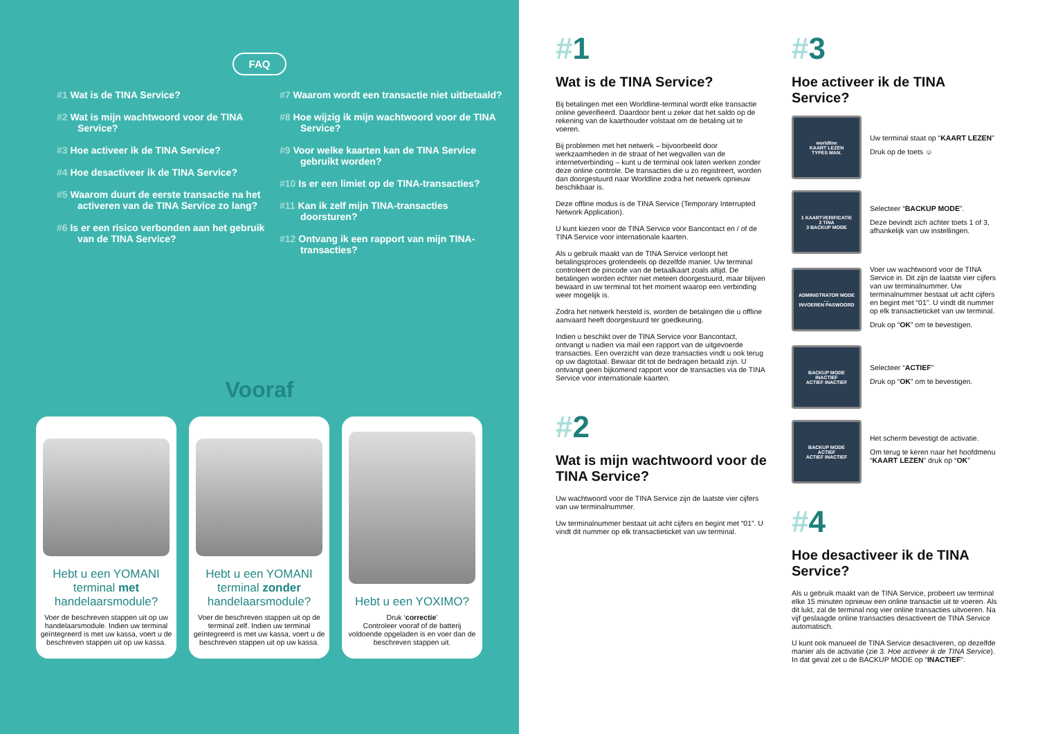FAQ
#1 Wat is de TINA Service?
#2 Wat is mijn wachtwoord voor de TINA Service?
#3 Hoe activeer ik de TINA Service?
#4 Hoe desactiveer ik de TINA Service?
#5 Waarom duurt de eerste transactie na het activeren van de TINA Service zo lang?
#6 Is er een risico verbonden aan het gebruik van de TINA Service?
#7 Waarom wordt een transactie niet uitbetaald?
#8 Hoe wijzig ik mijn wachtwoord voor de TINA Service?
#9 Voor welke kaarten kan de TINA Service gebruikt worden?
#10 Is er een limiet op de TINA-transacties?
#11 Kan ik zelf mijn TINA-transacties doorsturen?
#12 Ontvang ik een rapport van mijn TINA-transacties?
Vooraf
Hebt u een YOMANI terminal met handelaarsmodule?
Voer de beschreven stappen uit op uw handelaarsmodule. Indien uw terminal geïntegreerd is met uw kassa, voert u de beschreven stappen uit op uw kassa.
Hebt u een YOMANI terminal zonder handelaarsmodule?
Voer de beschreven stappen uit op de terminal zelf. Indien uw terminal geïntegreerd is met uw kassa, voert u de beschreven stappen uit op uw kassa.
Hebt u een YOXIMO?
Druk ‘correctie’
Controleer vooraf of de batterij voldoende opgeladen is en voer dan de beschreven stappen uit.
#1
Wat is de TINA Service?
Bij betalingen met een Worldline-terminal wordt elke transactie online geverifieerd. Daardoor bent u zeker dat het saldo op de rekening van de kaarthouder volstaat om de betaling uit te voeren.
Bij problemen met het netwerk – bijvoorbeeld door werkzaamheden in de straat of het wegvallen van de internetverbinding – kunt u de terminal ook laten werken zonder deze online controle. De transacties die u zo registreert, worden dan doorgestuurd naar Worldline zodra het netwerk opnieuw beschikbaar is.
Deze offline modus is de TINA Service (Temporary Interrupted Network Application).
U kunt kiezen voor de TINA Service voor Bancontact en / of de TINA Service voor internationale kaarten.
Als u gebruik maakt van de TINA Service verloopt het betalingsproces grotendeels op dezelfde manier. Uw terminal controleert de pincode van de betaalkaart zoals altijd. De betalingen worden echter niet meteen doorgestuurd, maar blijven bewaard in uw terminal tot het moment waarop een verbinding weer mogelijk is.
Zodra het netwerk hersteld is, worden de betalingen die u offline aanvaard heeft doorgestuurd ter goedkeuring.
Indien u beschikt over de TINA Service voor Bancontact, ontvangt u nadien via mail een rapport van de uitgevoerde transacties. Een overzicht van deze transacties vindt u ook terug op uw dagtotaal. Bewaar dit tot de bedragen betaald zijn. U ontvangt geen bijkomend rapport voor de transacties via de TINA Service voor internationale kaarten.
#2
Wat is mijn wachtwoord voor de TINA Service?
Uw wachtwoord voor de TINA Service zijn de laatste vier cijfers van uw terminalnummer.
Uw terminalnummer bestaat uit acht cijfers en begint met “01”. U vindt dit nummer op elk transactieticket van uw terminal.
#3
Hoe activeer ik de TINA Service?
worldline
KAART LEZEN
TYPES MAN.
Uw terminal staat op “KAART LEZEN”
Druk op de toets ☺
1 KAARTVERIFICATIE
2 TINA
3 BACKUP MODE
Selecteer “BACKUP MODE”.
Deze bevindt zich achter toets 1 of 3, afhankelijk van uw instellingen.
ADMINISTRATOR MODE
....
INVOEREN PASWOORD
Voer uw wachtwoord voor de TINA Service in. Dit zijn de laatste vier cijfers van uw terminalnummer. Uw terminalnummer bestaat uit acht cijfers en begint met “01”. U vindt dit nummer op elk transactieticket van uw terminal.
Druk op “OK” om te bevestigen.
BACKUP MODE
INACTIEF
ACTIEF INACTIEF
Selecteer “ACTIEF”
Druk op “OK” om te bevestigen.
BACKUP MODE
ACTIEF
ACTIEF INACTIEF
Het scherm bevestigt de activatie.
Om terug te keren naar het hoofdmenu “KAART LEZEN” druk op “OK”
#4
Hoe desactiveer ik de TINA Service?
Als u gebruik maakt van de TINA Service, probeert uw terminal elke 15 minuten opnieuw een online transactie uit te voeren. Als dit lukt, zal de terminal nog vier online transacties uitvoeren. Na vijf geslaagde online transacties desactiveert de TINA Service automatisch.
U kunt ook manueel de TINA Service desactiveren, op dezelfde manier als de activatie (zie 3. Hoe activeer ik de TINA Service). In dat geval zet u de BACKUP MODE op “INACTIEF”.